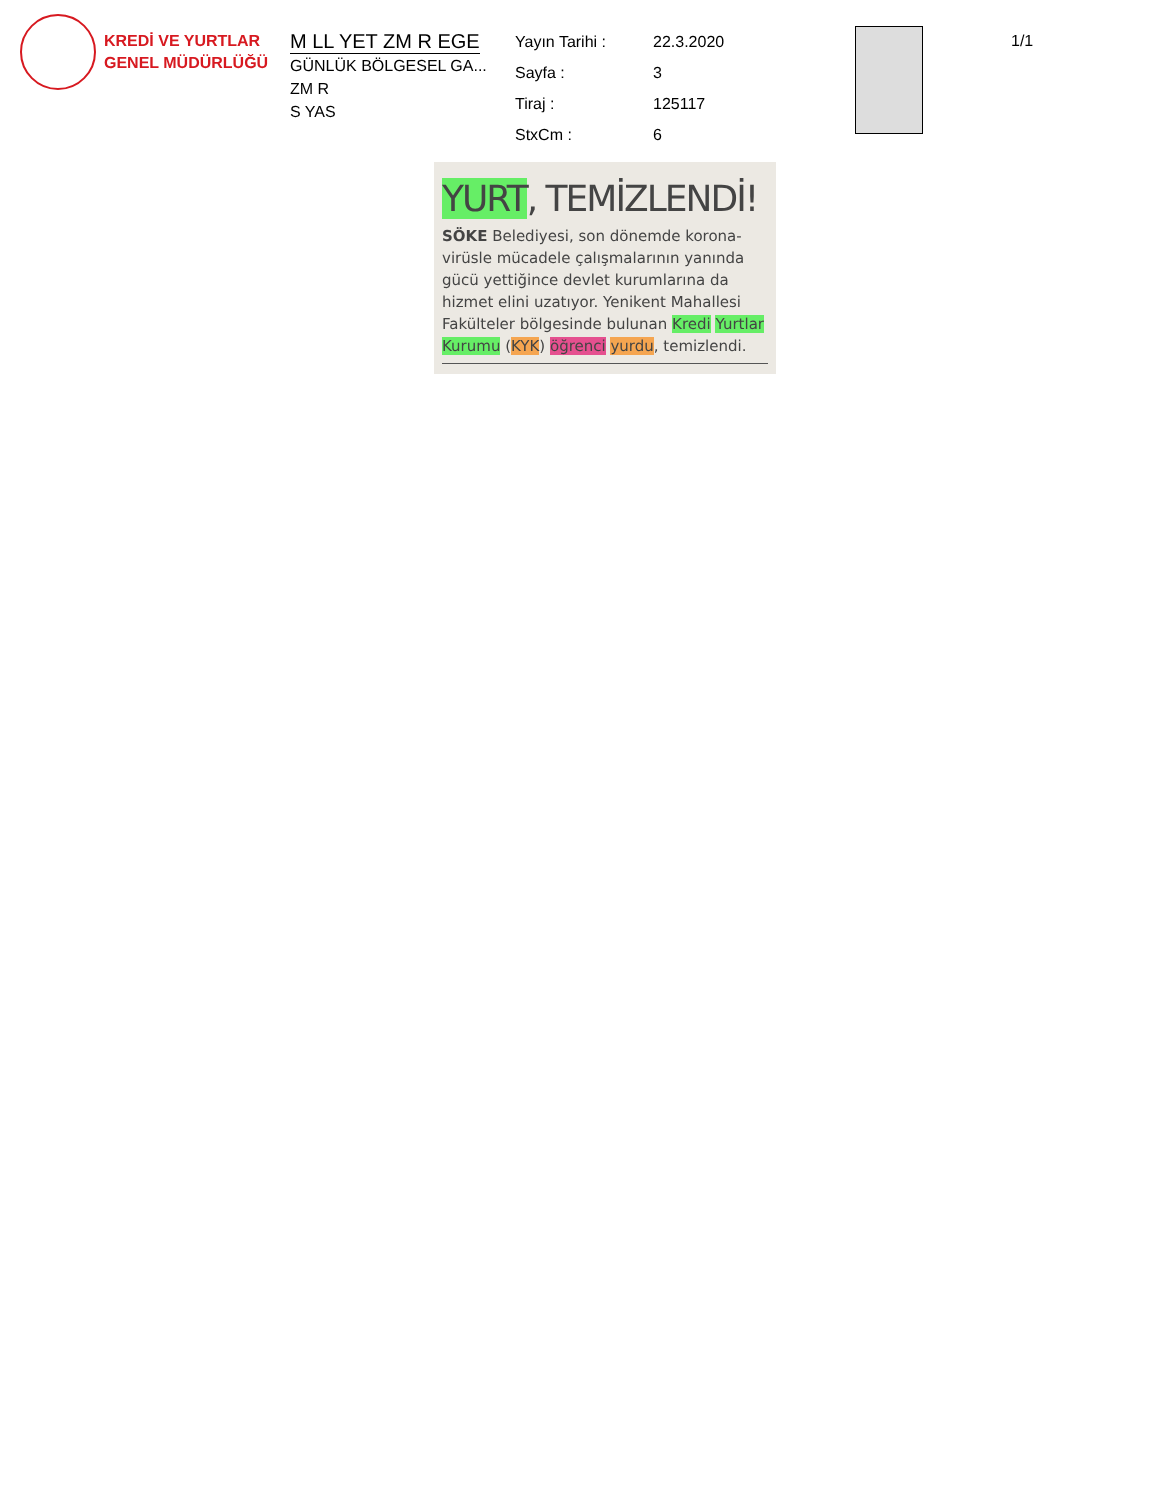KREDİ VE YURTLAR
GENEL MÜDÜRLÜĞÜ
M LL YET ZM R EGE
GÜNLÜK BÖLGESEL GA...
ZM R
S YAS
Yayın Tarihi : 22.3.2020 Sayfa : 3 Tiraj : 125117 StxCm : 6
1/1
YURT, TEMİZLENDİ!
SÖKE Belediyesi, son dönemde korona-virüsle mücadele çalışmalarının yanında gücü yettiğince devlet kurumlarına da hizmet elini uzatıyor. Yenikent Mahallesi Fakülteler bölgesinde bulunan Kredi Yurtlar Kurumu (KYK) öğrenci yurdu, temizlendi.